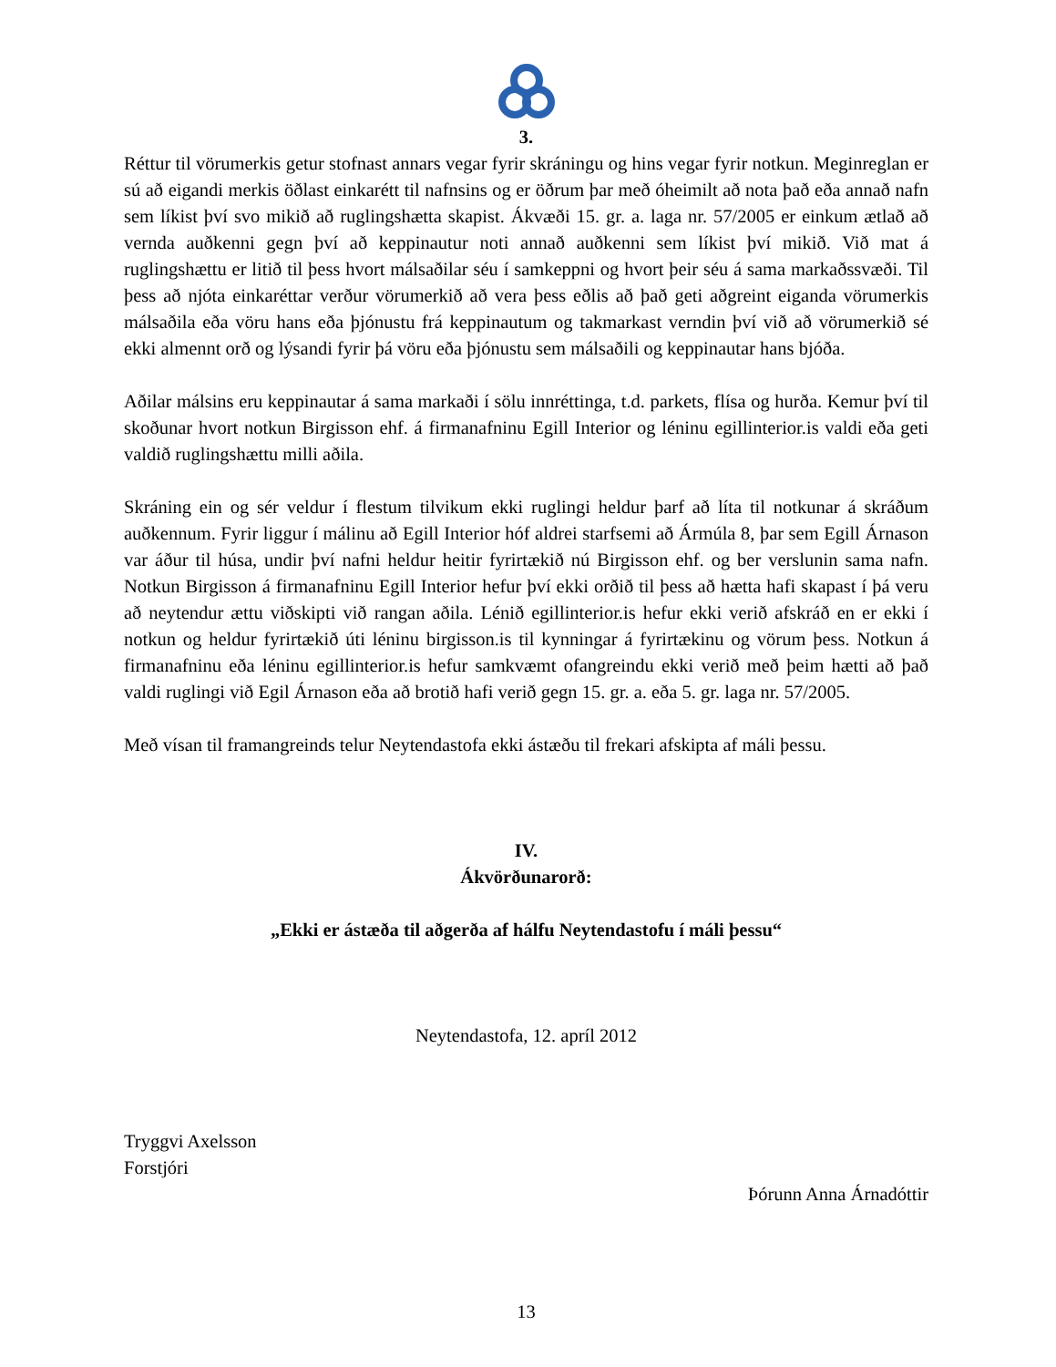3.
Réttur til vörumerkis getur stofnast annars vegar fyrir skráningu og hins vegar fyrir notkun. Meginreglan er sú að eigandi merkis öðlast einkarétt til nafnsins og er öðrum þar með óheimilt að nota það eða annað nafn sem líkist því svo mikið að ruglingshætta skapist. Ákvæði 15. gr. a. laga nr. 57/2005 er einkum ætlað að vernda auðkenni gegn því að keppinautur noti annað auðkenni sem líkist því mikið. Við mat á ruglingshættu er litið til þess hvort málsaðilar séu í samkeppni og hvort þeir séu á sama markaðssvæði. Til þess að njóta einkaréttar verður vörumerkið að vera þess eðlis að það geti aðgreint eiganda vörumerkis málsaðila eða vöru hans eða þjónustu frá keppinautum og takmarkast verndin því við að vörumerkið sé ekki almennt orð og lýsandi fyrir þá vöru eða þjónustu sem málsaðili og keppinautar hans bjóða.
Aðilar málsins eru keppinautar á sama markaði í sölu innréttinga, t.d. parkets, flísa og hurða. Kemur því til skoðunar hvort notkun Birgisson ehf. á firmanafninu Egill Interior og léninu egillinterior.is valdi eða geti valdið ruglingshættu milli aðila.
Skráning ein og sér veldur í flestum tilvikum ekki ruglingi heldur þarf að líta til notkunar á skráðum auðkennum. Fyrir liggur í málinu að Egill Interior hóf aldrei starfsemi að Ármúla 8, þar sem Egill Árnason var áður til húsa, undir því nafni heldur heitir fyrirtækið nú Birgisson ehf. og ber verslunin sama nafn. Notkun Birgisson á firmanafninu Egill Interior hefur því ekki orðið til þess að hætta hafi skapast í þá veru að neytendur ættu viðskipti við rangan aðila. Lénið egillinterior.is hefur ekki verið afskráð en er ekki í notkun og heldur fyrirtækið úti léninu birgisson.is til kynningar á fyrirtækinu og vörum þess. Notkun á firmanafninu eða léninu egillinterior.is hefur samkvæmt ofangreindu ekki verið með þeim hætti að það valdi ruglingi við Egil Árnason eða að brotið hafi verið gegn 15. gr. a. eða 5. gr. laga nr. 57/2005.
Með vísan til framangreinds telur Neytendastofa ekki ástæðu til frekari afskipta af máli þessu.
IV.
Ákvörðunarorð:
„Ekki er ástæða til aðgerða af hálfu Neytendastofu í máli þessu“
Neytendastofa, 12. apríl 2012
Tryggvi Axelsson
Forstjóri
Þórunn Anna Árnadóttir
13